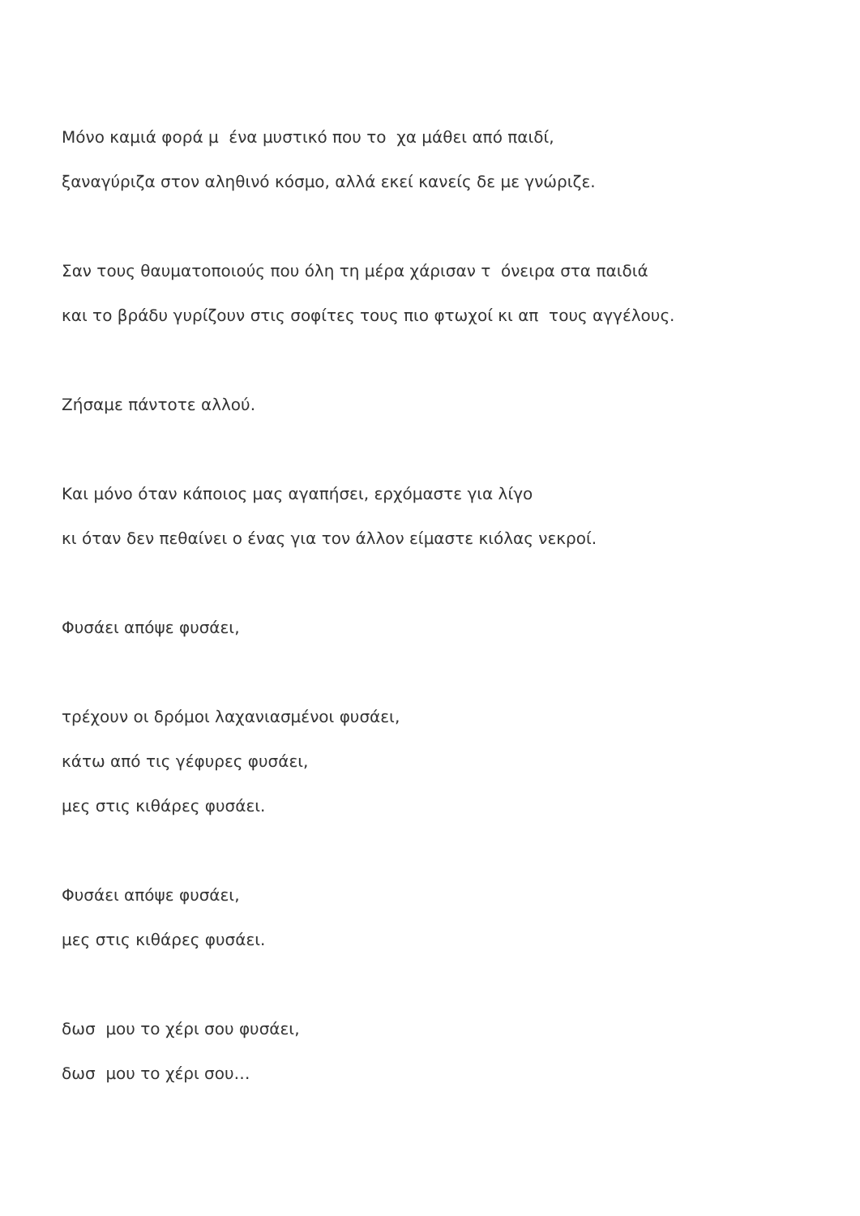Μόνο καμιά φορά μ ένα μυστικό που το χα μάθει από παιδί,
ξαναγύριζα στον αληθινό κόσμο, αλλά εκεί κανείς δε με γνώριζε.
Σαν τους θαυματοποιούς που όλη τη μέρα χάρισαν τ όνειρα στα παιδιά
και το βράδυ γυρίζουν στις σοφίτες τους πιο φτωχοί κι απ τους αγγέλους.
Ζήσαμε πάντοτε αλλού.
Και μόνο όταν κάποιος μας αγαπήσει, ερχόμαστε για λίγο
κι όταν δεν πεθαίνει ο ένας για τον άλλον είμαστε κιόλας νεκροί.
Φυσάει απόψε φυσάει,
τρέχουν οι δρόμοι λαχανιασμένοι φυσάει,
κάτω από τις γέφυρες φυσάει,
μες στις κιθάρες φυσάει.
Φυσάει απόψε φυσάει,
μες στις κιθάρες φυσάει.
δωσ μου το χέρι σου φυσάει,
δωσ μου το χέρι σου…